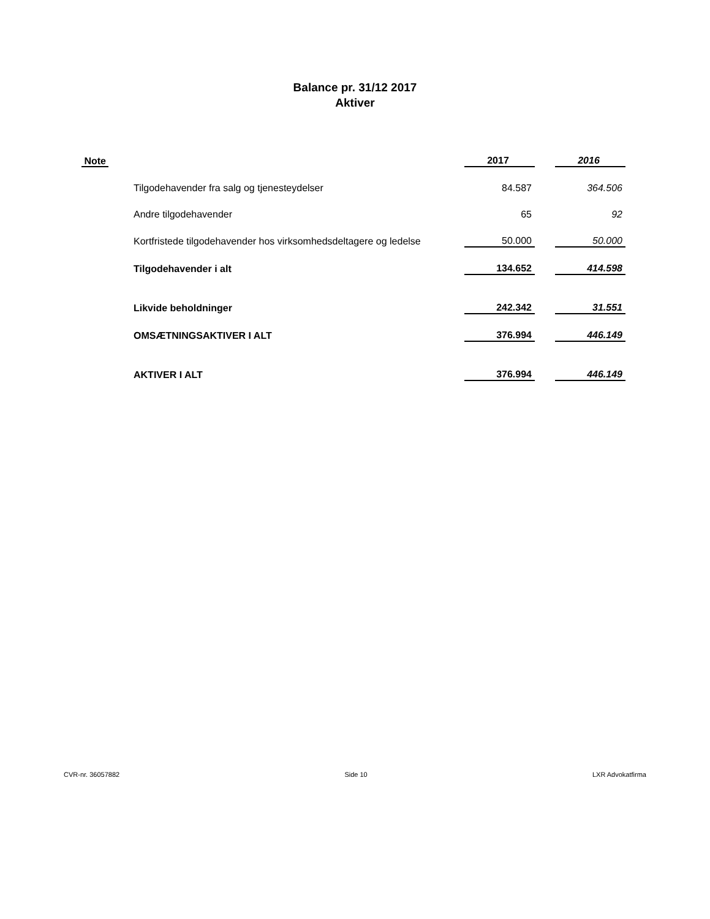Balance pr. 31/12 2017
Aktiver
| Note | | 2017 | | 2016 |
| --- | --- | --- | --- | --- |
| | Tilgodehavender fra salg og tjenesteydelser | 84.587 | | 364.506 |
| | Andre tilgodehavender | 65 | | 92 |
| | Kortfristede tilgodehavender hos virksomhedsdeltagere og ledelse | 50.000 | | 50.000 |
| | Tilgodehavender i alt | 134.652 | | 414.598 |
| | Likvide beholdninger | 242.342 | | 31.551 |
| | OMSÆTNINGSAKTIVER I ALT | 376.994 | | 446.149 |
| | AKTIVER I ALT | 376.994 | | 446.149 |
CVR-nr. 36057882 Side 10 LXR Advokatfirma